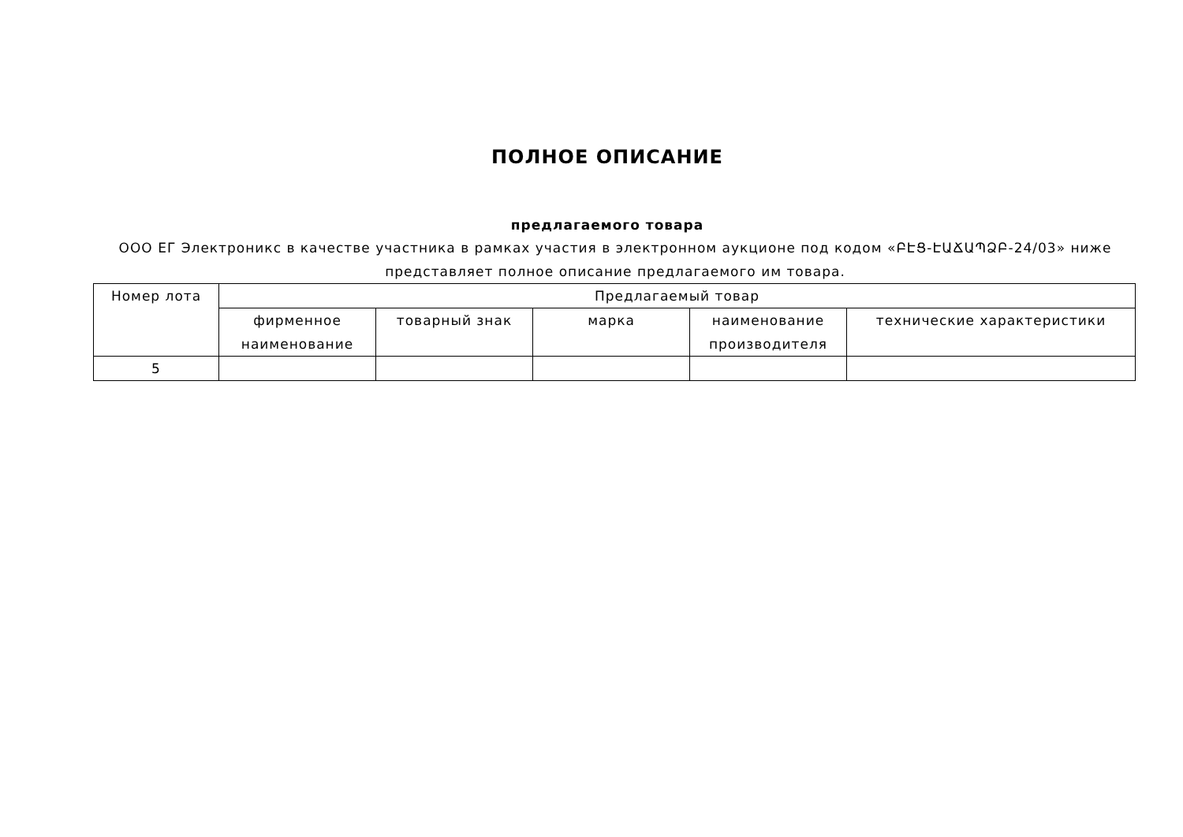ПОЛНОЕ ОПИСАНИЕ
предлагаемого товара
ООО ЕГ Электроникс в качестве участника в рамках участия в электронном аукционе под кодом «ԲԷՑ-ԷԱՃԱՊՁԲ-24/03» ниже представляет полное описание предлагаемого им товара.
| Номер лота | Предлагаемый товар | | | | |
| --- | --- | --- | --- | --- | --- |
| | фирменное наименование | товарный знак | марка | наименование производителя | технические характеристики |
| 5 | | | | | |